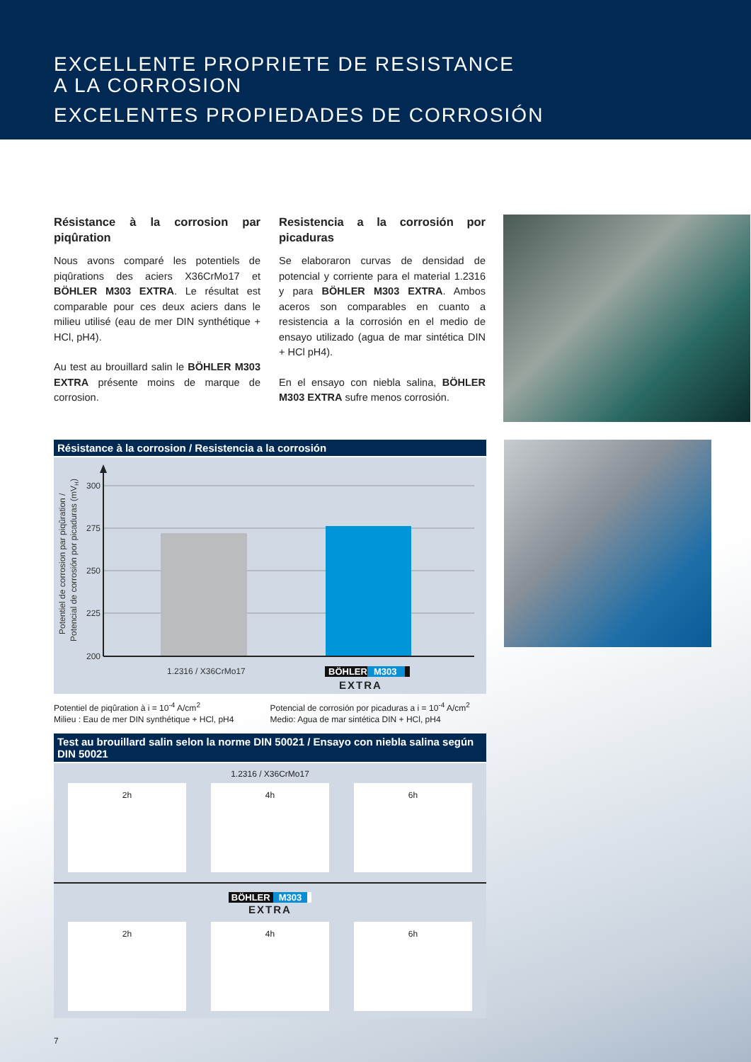EXCELLENTE PROPRIETE DE RESISTANCE
A LA CORROSION
EXCELENTES PROPIEDADES DE CORROSIÓN
Résistance à la corrosion par piqûration
Nous avons comparé les potentiels de piqûrations des aciers X36CrMo17 et BÖHLER M303 EXTRA. Le résultat est comparable pour ces deux aciers dans le milieu utilisé (eau de mer DIN synthétique + HCl, pH4).
Au test au brouillard salin le BÖHLER M303 EXTRA présente moins de marque de corrosion.
Resistencia a la corrosión por picaduras
Se elaboraron curvas de densidad de potencial y corriente para el material 1.2316 y para BÖHLER M303 EXTRA. Ambos aceros son comparables en cuanto a resistencia a la corrosión en el medio de ensayo utilizado (agua de mar sintética DIN + HCl pH4).
En el ensayo con niebla salina, BÖHLER M303 EXTRA sufre menos corrosión.
Résistance à la corrosion / Resistencia a la corrosión
300
275
250
225
200
Potentiel de corrosion par piqûration /
Potencial de corrosión por picaduras (mVH)
1.2316 / X36CrMo17
BÖHLER
M303
EXTRA
Potentiel de piqûration à i = 10<sup>-4</sup> A/cm<sup>2</sup>
Milieu : Eau de mer DIN synthétique + HCl, pH4
Potencial de corrosión por picaduras a i = 10<sup>-4</sup> A/cm<sup>2</sup>
Medio: Agua de mar sintética DIN + HCl, pH4
Test au brouillard salin selon la norme DIN 50021 / Ensayo con niebla salina según DIN 50021
1.2316 / X36CrMo17
2h 4h 6h
BÖHLER M303 EXTRA
2h 4h 6h
7